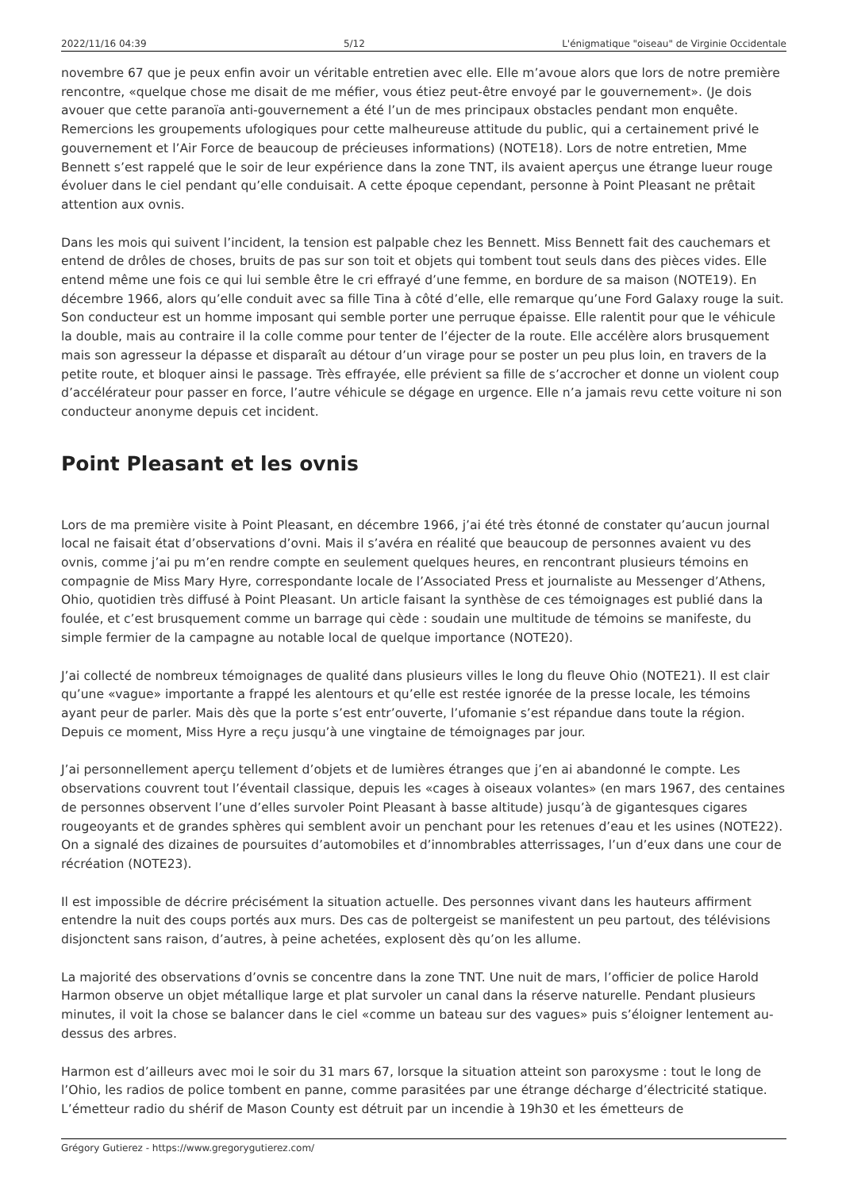2022/11/16 04:39 5/12 L'énigmatique "oiseau" de Virginie Occidentale
novembre 67 que je peux enfin avoir un véritable entretien avec elle. Elle m’avoue alors que lors de notre première rencontre, «quelque chose me disait de me méfier, vous étiez peut-être envoyé par le gouvernement». (Je dois avouer que cette paranoïa anti-gouvernement a été l’un de mes principaux obstacles pendant mon enquête. Remercions les groupements ufologiques pour cette malheureuse attitude du public, qui a certainement privé le gouvernement et l’Air Force de beaucoup de précieuses informations) (NOTE18). Lors de notre entretien, Mme Bennett s’est rappelé que le soir de leur expérience dans la zone TNT, ils avaient aperçus une étrange lueur rouge évoluer dans le ciel pendant qu’elle conduisait. A cette époque cependant, personne à Point Pleasant ne prêtait attention aux ovnis.
Dans les mois qui suivent l’incident, la tension est palpable chez les Bennett. Miss Bennett fait des cauchemars et entend de drôles de choses, bruits de pas sur son toit et objets qui tombent tout seuls dans des pièces vides. Elle entend même une fois ce qui lui semble être le cri effrayé d’une femme, en bordure de sa maison (NOTE19). En décembre 1966, alors qu’elle conduit avec sa fille Tina à côté d’elle, elle remarque qu’une Ford Galaxy rouge la suit. Son conducteur est un homme imposant qui semble porter une perruque épaisse. Elle ralentit pour que le véhicule la double, mais au contraire il la colle comme pour tenter de l’éjecter de la route. Elle accélère alors brusquement mais son agresseur la dépasse et disparaît au détour d’un virage pour se poster un peu plus loin, en travers de la petite route, et bloquer ainsi le passage. Très effrayée, elle prévient sa fille de s’accrocher et donne un violent coup d’accélérateur pour passer en force, l’autre véhicule se dégage en urgence. Elle n’a jamais revu cette voiture ni son conducteur anonyme depuis cet incident.
Point Pleasant et les ovnis
Lors de ma première visite à Point Pleasant, en décembre 1966, j’ai été très étonné de constater qu’aucun journal local ne faisait état d’observations d’ovni. Mais il s’avéra en réalité que beaucoup de personnes avaient vu des ovnis, comme j’ai pu m’en rendre compte en seulement quelques heures, en rencontrant plusieurs témoins en compagnie de Miss Mary Hyre, correspondante locale de l’Associated Press et journaliste au Messenger d’Athens, Ohio, quotidien très diffusé à Point Pleasant. Un article faisant la synthèse de ces témoignages est publié dans la foulée, et c’est brusquement comme un barrage qui cède : soudain une multitude de témoins se manifeste, du simple fermier de la campagne au notable local de quelque importance (NOTE20).
J’ai collecté de nombreux témoignages de qualité dans plusieurs villes le long du fleuve Ohio (NOTE21). Il est clair qu’une «vague» importante a frappé les alentours et qu’elle est restée ignorée de la presse locale, les témoins ayant peur de parler. Mais dès que la porte s’est entr’ouverte, l’ufomanie s’est répandue dans toute la région. Depuis ce moment, Miss Hyre a reçu jusqu’à une vingtaine de témoignages par jour.
J’ai personnellement aperçu tellement d’objets et de lumières étranges que j’en ai abandonné le compte. Les observations couvrent tout l’éventail classique, depuis les «cages à oiseaux volantes» (en mars 1967, des centaines de personnes observent l’une d’elles survoler Point Pleasant à basse altitude) jusqu’à de gigantesques cigares rougeoyants et de grandes sphères qui semblent avoir un penchant pour les retenues d’eau et les usines (NOTE22). On a signalé des dizaines de poursuites d’automobiles et d’innombrables atterrissages, l’un d’eux dans une cour de récréation (NOTE23).
Il est impossible de décrire précisément la situation actuelle. Des personnes vivant dans les hauteurs affirment entendre la nuit des coups portés aux murs. Des cas de poltergeist se manifestent un peu partout, des télévisions disjonctent sans raison, d’autres, à peine achetées, explosent dès qu’on les allume.
La majorité des observations d’ovnis se concentre dans la zone TNT. Une nuit de mars, l’officier de police Harold Harmon observe un objet métallique large et plat survoler un canal dans la réserve naturelle. Pendant plusieurs minutes, il voit la chose se balancer dans le ciel «comme un bateau sur des vagues» puis s’éloigner lentement au-dessus des arbres.
Harmon est d’ailleurs avec moi le soir du 31 mars 67, lorsque la situation atteint son paroxysme : tout le long de l’Ohio, les radios de police tombent en panne, comme parasitées par une étrange décharge d’électricité statique. L’émetteur radio du shérif de Mason County est détruit par un incendie à 19h30 et les émetteurs de
Grégory Gutierez - https://www.gregorygutierez.com/